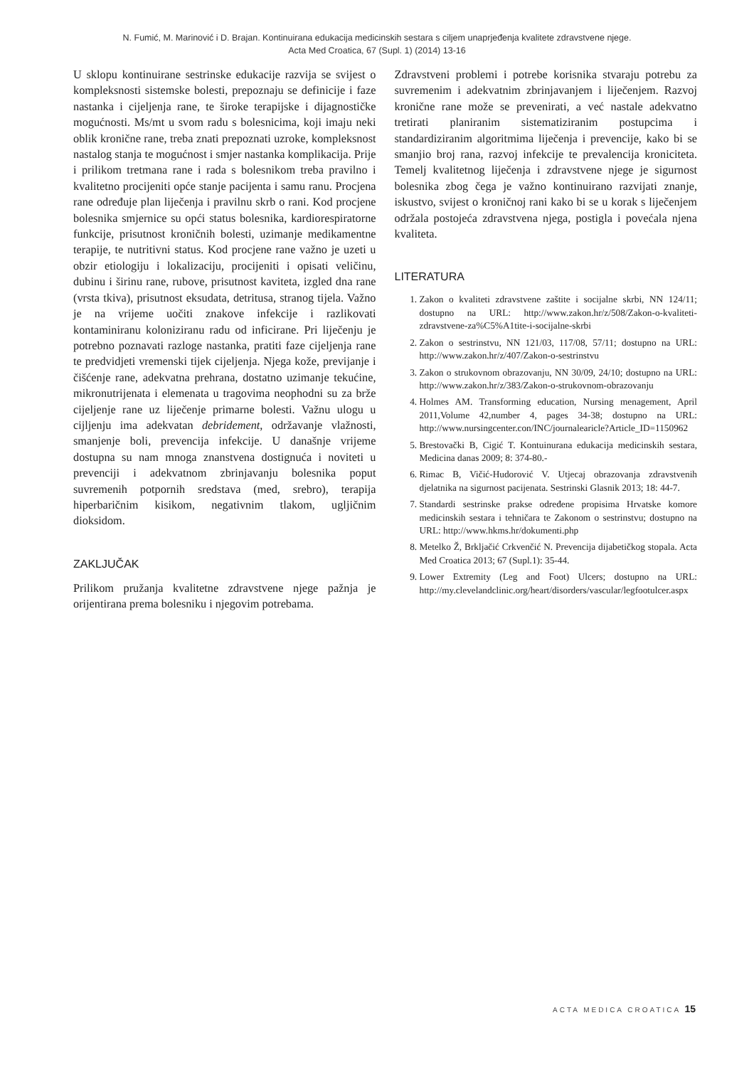N. Fumić, M. Marinović i D. Brajan. Kontinuirana edukacija medicinskih sestara s ciljem unaprjeđenja kvalitete zdravstvene njege.
Acta Med Croatica, 67 (Supl. 1) (2014) 13-16
U sklopu kontinuirane sestrinske edukacije razvija se svijest o kompleksnosti sistemske bolesti, prepoznaju se definicije i faze nastanka i cijeljenja rane, te široke terapijske i dijagnostičke mogućnosti. Ms/mt u svom radu s bolesnicima, koji imaju neki oblik kronične rane, treba znati prepoznati uzroke, kompleksnost nastalog stanja te mogućnost i smjer nastanka komplikacija. Prije i prilikom tretmana rane i rada s bolesnikom treba pravilno i kvalitetno procijeniti opće stanje pacijenta i samu ranu. Procjena rane određuje plan liječenja i pravilnu skrb o rani. Kod procjene bolesnika smjernice su opći status bolesnika, kardiorespiratorne funkcije, prisutnost kroničnih bolesti, uzimanje medikamentne terapije, te nutritivni status. Kod procjene rane važno je uzeti u obzir etiologiju i lokalizaciju, procijeniti i opisati veličinu, dubinu i širinu rane, rubove, prisutnost kaviteta, izgled dna rane (vrsta tkiva), prisutnost eksudata, detritusa, stranog tijela. Važno je na vrijeme uočiti znakove infekcije i razlikovati kontaminiranu koloniziranu radu od inficirane. Pri liječenju je potrebno poznavati razloge nastanka, pratiti faze cijeljenja rane te predvidjeti vremenski tijek cijeljenja. Njega kože, previjanje i čišćenje rane, adekvatna prehrana, dostatno uzimanje tekućine, mikronutrijenata i elemenata u tragovima neophodni su za brže cijeljenje rane uz liječenje primarne bolesti. Važnu ulogu u cijljenju ima adekvatan debridement, održavanje vlažnosti, smanjenje boli, prevencija infekcije. U današnje vrijeme dostupna su nam mnoga znanstvena dostignuća i noviteti u prevenciji i adekvatnom zbrinjavanju bolesnika poput suvremenih potpornih sredstava (med, srebro), terapija hiperbaričnim kisikom, negativnim tlakom, ugljičnim dioksidom.
ZAKLJUČAK
Prilikom pružanja kvalitetne zdravstvene njege pažnja je orijentirana prema bolesniku i njegovim potrebama.
Zdravstveni problemi i potrebe korisnika stvaraju potrebu za suvremenim i adekvatnim zbrinjavanjem i liječenjem. Razvoj kronične rane može se prevenirati, a već nastale adekvatno tretirati planiranim sistematiziranim postupcima i standardiziranim algoritmima liječenja i prevencije, kako bi se smanjio broj rana, razvoj infekcije te prevalencija kroniciteta. Temelj kvalitetnog liječenja i zdravstvene njege je sigurnost bolesnika zbog čega je važno kontinuirano razvijati znanje, iskustvo, svijest o kroničnoj rani kako bi se u korak s liječenjem održala postojeća zdravstvena njega, postigla i povećala njena kvaliteta.
LITERATURA
1. Zakon o kvaliteti zdravstvene zaštite i socijalne skrbi, NN 124/11; dostupno na URL: http://www.zakon.hr/z/508/Zakon-o-kvaliteti-zdravstvene-za%C5%A1tite-i-socijalne-skrbi
2. Zakon o sestrinstvu, NN 121/03, 117/08, 57/11; dostupno na URL: http://www.zakon.hr/z/407/Zakon-o-sestrinstvu
3. Zakon o strukovnom obrazovanju, NN 30/09, 24/10; dostupno na URL: http://www.zakon.hr/z/383/Zakon-o-strukovnom-obrazovanju
4. Holmes AM. Transforming education, Nursing menagement, April 2011,Volume 42,number 4, pages 34-38; dostupno na URL: http://www.nursingcenter.con/INC/journalearicle?Article_ID=1150962
5. Brestovački B, Cigić T. Kontuinurana edukacija medicinskih sestara, Medicina danas 2009; 8: 374-80.-
6. Rimac B, Vičić-Hudorović V. Utjecaj obrazovanja zdravstvenih djelatnika na sigurnost pacijenata. Sestrinski Glasnik 2013; 18: 44-7.
7. Standardi sestrinske prakse određene propisima Hrvatske komore medicinskih sestara i tehničara te Zakonom o sestrinstvu; dostupno na URL: http://www.hkms.hr/dokumenti.php
8. Metelko Ž, Brkljačić Crkvenčić N. Prevencija dijabetičkog stopala. Acta Med Croatica 2013; 67 (Supl.1): 35-44.
9. Lower Extremity (Leg and Foot) Ulcers; dostupno na URL: http://my.clevelandclinic.org/heart/disorders/vascular/legfootulcer.aspx
ACTA MEDICA CROATICA 15